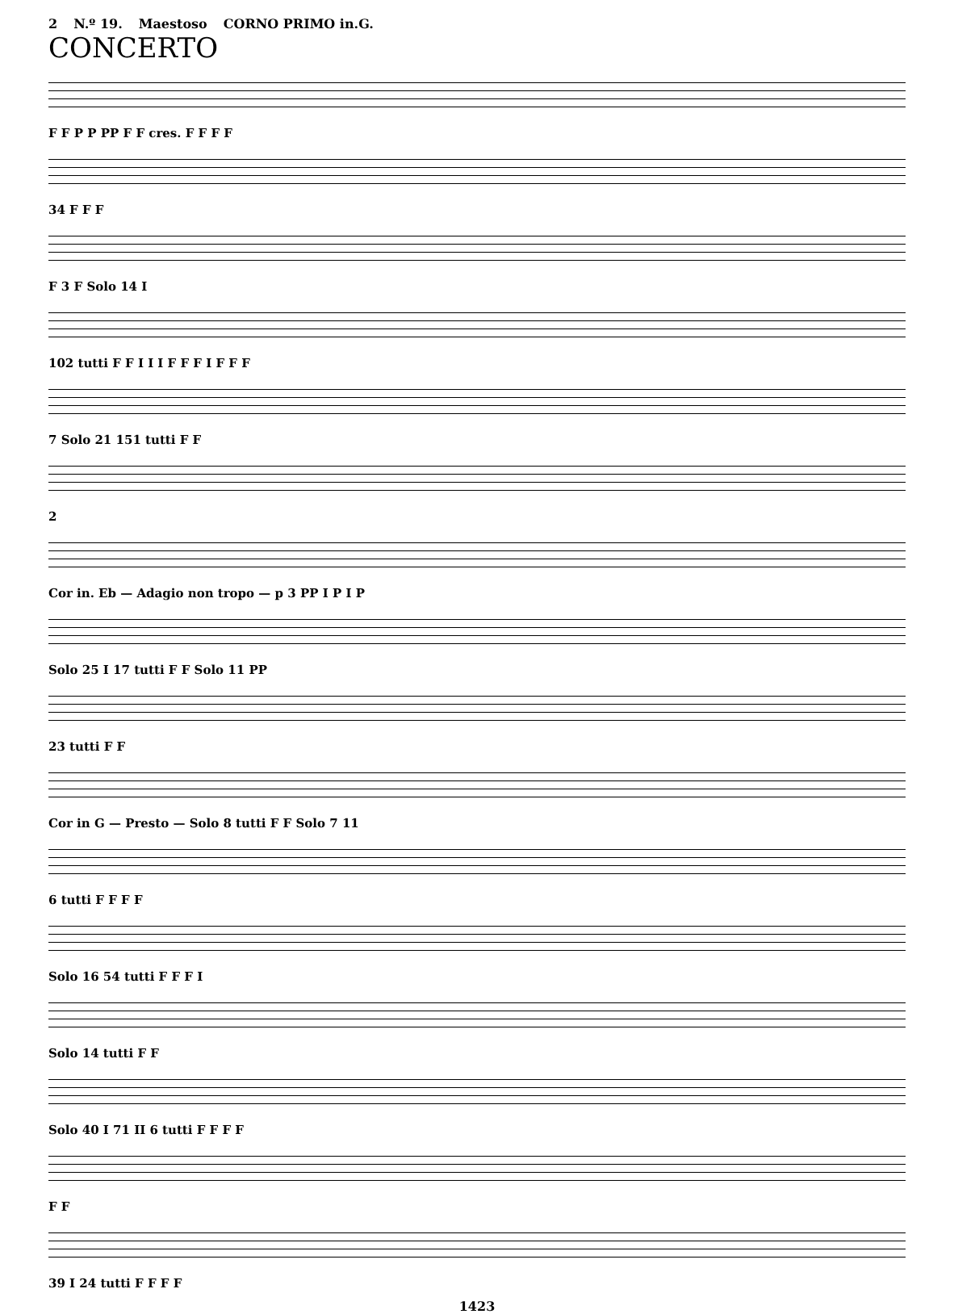2 N.º 19. Maestoso CORNO PRIMO in.G.
CONCERTO
F F P P PP F F cres. F F F F
34 F F F
F 3 F Solo 14 I
102 tutti F F I I I F F F I F F F
7 Solo 21 151 tutti F F
2
Cor in. Eb — Adagio non tropo — p 3 PP I P I P
Solo 25 I 17 tutti F F Solo 11 PP
23 tutti F F
Cor in G — Presto — Solo 8 tutti F F Solo 7 11
6 tutti F F F F
Solo 16 54 tutti F F F I
Solo 14 tutti F F
Solo 40 I 71 II 6 tutti F F F F
F F
39 I 24 tutti F F F F
1423